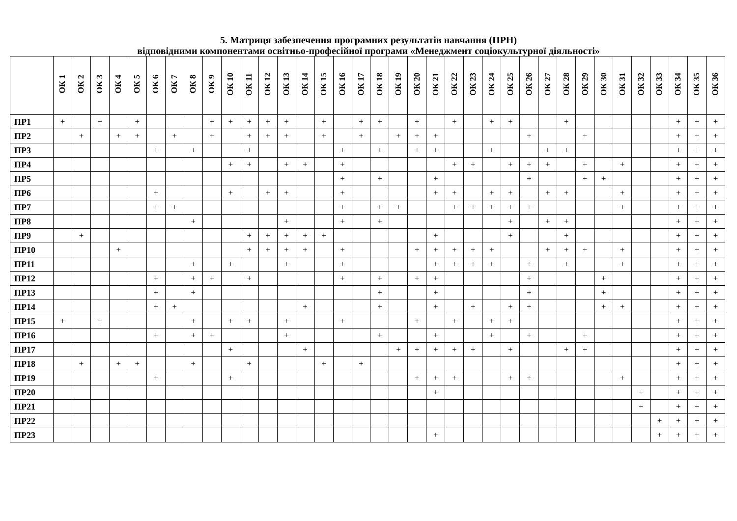5. Матриця забезпечення програмних результатів навчання (ПРН)
відповідними компонентами освітньо-професійної програми «Менеджмент соціокультурної діяльності»
| | ОК 1 | ОК 2 | ОК 3 | ОК 4 | ОК 5 | ОК 6 | ОК 7 | ОК 8 | ОК 9 | ОК 10 | ОК 11 | ОК 12 | ОК 13 | ОК 14 | ОК 15 | ОК 16 | ОК 17 | ОК 18 | ОК 19 | ОК 20 | ОК 21 | ОК 22 | ОК 23 | ОК 24 | ОК 25 | ОК 26 | ОК 27 | ОК 28 | ОК 29 | ОК 30 | ОК 31 | ОК 32 | ОК 33 | ОК 34 | ОК 35 | ОК 36 |
| --- | --- | --- | --- | --- | --- | --- | --- | --- | --- | --- | --- | --- | --- | --- | --- | --- | --- | --- | --- | --- | --- | --- | --- | --- | --- | --- | --- | --- | --- | --- | --- | --- | --- | --- | --- | --- |
| ПР1 | + | | + | | + | | | | + | + | + | + | + | | + | | + | + | | + | | + | | + | + | | | + | | | | | | + | + | + |
| ПР2 | | + | | + | + | | + | | + | | + | + | + | | + | | + | | + | + | + | | | | | + | | | + | | | | | + | + | + |
| ПР3 | | | | | | + | | + | | | + | | | | | + | | + | | + | + | | | + | | | + | + | | | | | | + | + | + |
| ПР4 | | | | | | | | | | + | + | | + | + | | + | | | | | | + | + | | + | + | + | | + | | + | | | + | + | + |
| ПР5 | | | | | | | | | | | | | | | | + | | + | | | + | | | | | + | | | + | + | | | | + | + | + |
| ПР6 | | | | | | + | | | | + | | + | + | | | + | | | | | + | + | | + | + | | + | + | | | + | | | + | + | + |
| ПР7 | | | | | | + | + | | | | | | | | | + | | + | + | | | + | + | + | + | + | | | | | + | | | + | + | + |
| ПР8 | | | | | | | | + | | | | | + | | | + | | + | | | | | | | + | | + | + | | | | | | + | + | + |
| ПР9 | | + | | | | | | | | | + | + | + | + | + | | | | | | + | | | | + | | | + | | | | | | + | + | + |
| ПР10 | | | | + | | | | | | | + | + | + | + | | + | | | | + | + | + | + | + | | | + | + | + | | + | | | + | + | + |
| ПР11 | | | | | | | | + | | + | | | + | | | + | | | | | + | + | + | + | | + | | + | | | + | | | + | + | + |
| ПР12 | | | | | | + | | + | + | | + | | | | | + | | + | | + | + | | | | | + | | | | + | | | | + | + | + |
| ПР13 | | | | | | + | | + | | | | | | | | | | + | | | + | | | | | + | | | | + | | | | + | + | + |
| ПР14 | | | | | | + | + | | | | | | | + | | | | + | | | + | | + | | + | + | | | | + | + | | | + | + | + |
| ПР15 | + | | + | | | | | + | | + | + | | + | | | + | | | | + | | + | | + | + | | | | | | | | | + | + | + |
| ПР16 | | | | | | + | | + | + | | | | + | | | | | + | | | + | | | + | | + | | | + | | | | | + | + | + |
| ПР17 | | | | | | | | | | + | | | | + | | | | | + | + | + | + | + | | + | | | + | + | | | | | + | + | + |
| ПР18 | | + | | + | + | | | + | | | + | | | | + | | + | | | | | | | | | | | | | | | | | + | + | + |
| ПР19 | | | | | | + | | | | + | | | | | | | | | | + | + | + | | | + | + | | | | | + | | | + | + | + |
| ПР20 | | | | | | | | | | | | | | | | | | | | | + | | | | | | | | | | | + | | + | + | + |
| ПР21 | | | | | | | | | | | | | | | | | | | | | | | | | | | | | | | | + | | + | + | + |
| ПР22 | | | | | | | | | | | | | | | | | | | | | | | | | | | | | | | | | + | + | + | + |
| ПР23 | | | | | | | | | | | | | | | | | | | | | + | | | | | | | | | | | | + | + | + | + |